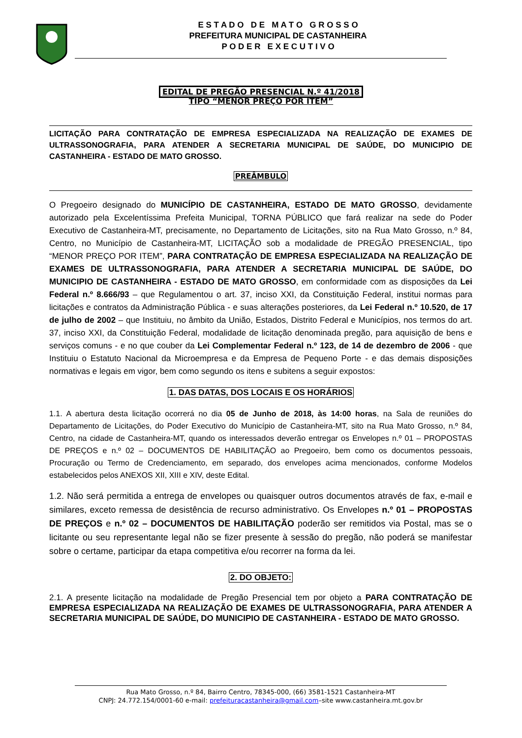E S T A D O D E M A T O G R O S S O
PREFEITURA MUNICIPAL DE CASTANHEIRA
P O D E R E X E C U T I V O
EDITAL DE PREGÃO PRESENCIAL N.º 41/2018
TIPO “MENOR PREÇO POR ITEM”
LICITAÇÃO PARA CONTRATAÇÃO DE EMPRESA ESPECIALIZADA NA REALIZAÇÃO DE EXAMES DE ULTRASSONOGRAFIA, PARA ATENDER A SECRETARIA MUNICIPAL DE SAÚDE, DO MUNICIPIO DE CASTANHEIRA - ESTADO DE MATO GROSSO.
PREÂMBULO
O Pregoeiro designado do MUNICÍPIO DE CASTANHEIRA, ESTADO DE MATO GROSSO, devidamente autorizado pela Excelentíssima Prefeita Municipal, TORNA PÚBLICO que fará realizar na sede do Poder Executivo de Castanheira-MT, precisamente, no Departamento de Licitações, sito na Rua Mato Grosso, n.º 84, Centro, no Município de Castanheira-MT, LICITAÇÃO sob a modalidade de PREGÃO PRESENCIAL, tipo “MENOR PREÇO POR ITEM”, PARA CONTRATAÇÃO DE EMPRESA ESPECIALIZADA NA REALIZAÇÃO DE EXAMES DE ULTRASSONOGRAFIA, PARA ATENDER A SECRETARIA MUNICIPAL DE SAÚDE, DO MUNICIPIO DE CASTANHEIRA - ESTADO DE MATO GROSSO, em conformidade com as disposições da Lei Federal n.º 8.666/93 – que Regulamentou o art. 37, inciso XXI, da Constituição Federal, institui normas para licitações e contratos da Administração Pública - e suas alterações posteriores, da Lei Federal n.º 10.520, de 17 de julho de 2002 – que Instituiu, no âmbito da União, Estados, Distrito Federal e Municípios, nos termos do art. 37, inciso XXI, da Constituição Federal, modalidade de licitação denominada pregão, para aquisição de bens e serviços comuns - e no que couber da Lei Complementar Federal n.º 123, de 14 de dezembro de 2006 - que Instituiu o Estatuto Nacional da Microempresa e da Empresa de Pequeno Porte - e das demais disposições normativas e legais em vigor, bem como segundo os itens e subitens a seguir expostos:
1. DAS DATAS, DOS LOCAIS E OS HORÁRIOS
1.1. A abertura desta licitação ocorrerá no dia 05 de Junho de 2018, às 14:00 horas, na Sala de reuniões do Departamento de Licitações, do Poder Executivo do Município de Castanheira-MT, sito na Rua Mato Grosso, n.º 84, Centro, na cidade de Castanheira-MT, quando os interessados deverão entregar os Envelopes n.º 01 – PROPOSTAS DE PREÇOS e n.º 02 – DOCUMENTOS DE HABILITAÇÃO ao Pregoeiro, bem como os documentos pessoais, Procuração ou Termo de Credenciamento, em separado, dos envelopes acima mencionados, conforme Modelos estabelecidos pelos ANEXOS XII, XIII e XIV, deste Edital.
1.2. Não será permitida a entrega de envelopes ou quaisquer outros documentos através de fax, e-mail e similares, exceto remessa de desistência de recurso administrativo. Os Envelopes n.º 01 – PROPOSTAS DE PREÇOS e n.º 02 – DOCUMENTOS DE HABILITAÇÃO poderão ser remitidos via Postal, mas se o licitante ou seu representante legal não se fizer presente à sessão do pregão, não poderá se manifestar sobre o certame, participar da etapa competitiva e/ou recorrer na forma da lei.
2. DO OBJETO:
2.1. A presente licitação na modalidade de Pregão Presencial tem por objeto a PARA CONTRATAÇÃO DE EMPRESA ESPECIALIZADA NA REALIZAÇÃO DE EXAMES DE ULTRASSONOGRAFIA, PARA ATENDER A SECRETARIA MUNICIPAL DE SAÚDE, DO MUNICIPIO DE CASTANHEIRA - ESTADO DE MATO GROSSO.
Rua Mato Grosso, n.º 84, Bairro Centro, 78345-000, (66) 3581-1521 Castanheira-MT
CNPJ: 24.772.154/0001-60 e-mail: prefeituracastanheira@gmail.com–site www.castanheira.mt.gov.br